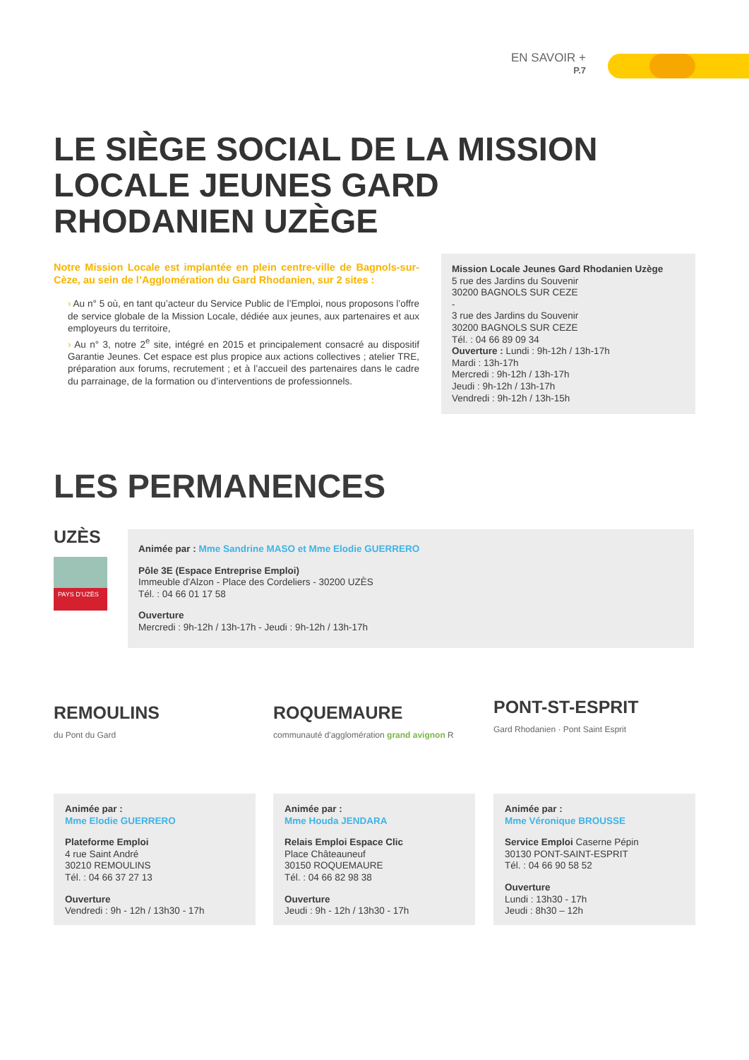EN SAVOIR +
P.7
LE SIÈGE SOCIAL DE LA MISSION
LOCALE JEUNES GARD
RHODANIEN UZÈGE
Notre Mission Locale est implantée en plein centre-ville de Bagnols-sur-Cèze, au sein de l’Agglomération du Gard Rhodanien, sur 2 sites :
› Au n° 5 où, en tant qu’acteur du Service Public de l’Emploi, nous proposons l’offre de service globale de la Mission Locale, dédiée aux jeunes, aux partenaires et aux employeurs du territoire,
› Au n° 3, notre 2<sup>e</sup> site, intégré en 2015 et principalement consacré au dispositif Garantie Jeunes. Cet espace est plus propice aux actions collectives ; atelier TRE, préparation aux forums, recrutement ; et à l’accueil des partenaires dans le cadre du parrainage, de la formation ou d’interventions de professionnels.
Mission Locale Jeunes Gard Rhodanien Uzège
5 rue des Jardins du Souvenir
30200 BAGNOLS SUR CEZE
-
3 rue des Jardins du Souvenir
30200 BAGNOLS SUR CEZE
Tél. : 04 66 89 09 34
Ouverture : Lundi : 9h-12h / 13h-17h
Mardi : 13h-17h
Mercredi : 9h-12h / 13h-17h
Jeudi : 9h-12h / 13h-17h
Vendredi : 9h-12h / 13h-15h
LES PERMANENCES
UZÈS
PAYS D’UZÈS
Animée par : Mme Sandrine MASO et Mme Elodie GUERRERO
Pôle 3E (Espace Entreprise Emploi)
Immeuble d'Alzon - Place des Cordeliers - 30200 UZÈS
Tél. : 04 66 01 17 58
Ouverture
Mercredi : 9h-12h / 13h-17h - Jeudi : 9h-12h / 13h-17h
REMOULINS
du Pont du Gard
Animée par :
Mme Elodie GUERRERO
Plateforme Emploi
4 rue Saint André
30210 REMOULINS
Tél. : 04 66 37 27 13
Ouverture
Vendredi : 9h - 12h / 13h30 - 17h
ROQUEMAURE
communauté d'agglomération grand avignon R
Animée par :
Mme Houda JENDARA
Relais Emploi Espace Clic
Place Châteauneuf
30150 ROQUEMAURE
Tél. : 04 66 82 98 38
Ouverture
Jeudi : 9h - 12h / 13h30 - 17h
PONT-ST-ESPRIT
Gard Rhodanien · Pont Saint Esprit
Animée par :
Mme Véronique BROUSSE
Service Emploi Caserne Pépin
30130 PONT-SAINT-ESPRIT
Tél. : 04 66 90 58 52
Ouverture
Lundi : 13h30 - 17h
Jeudi : 8h30 – 12h